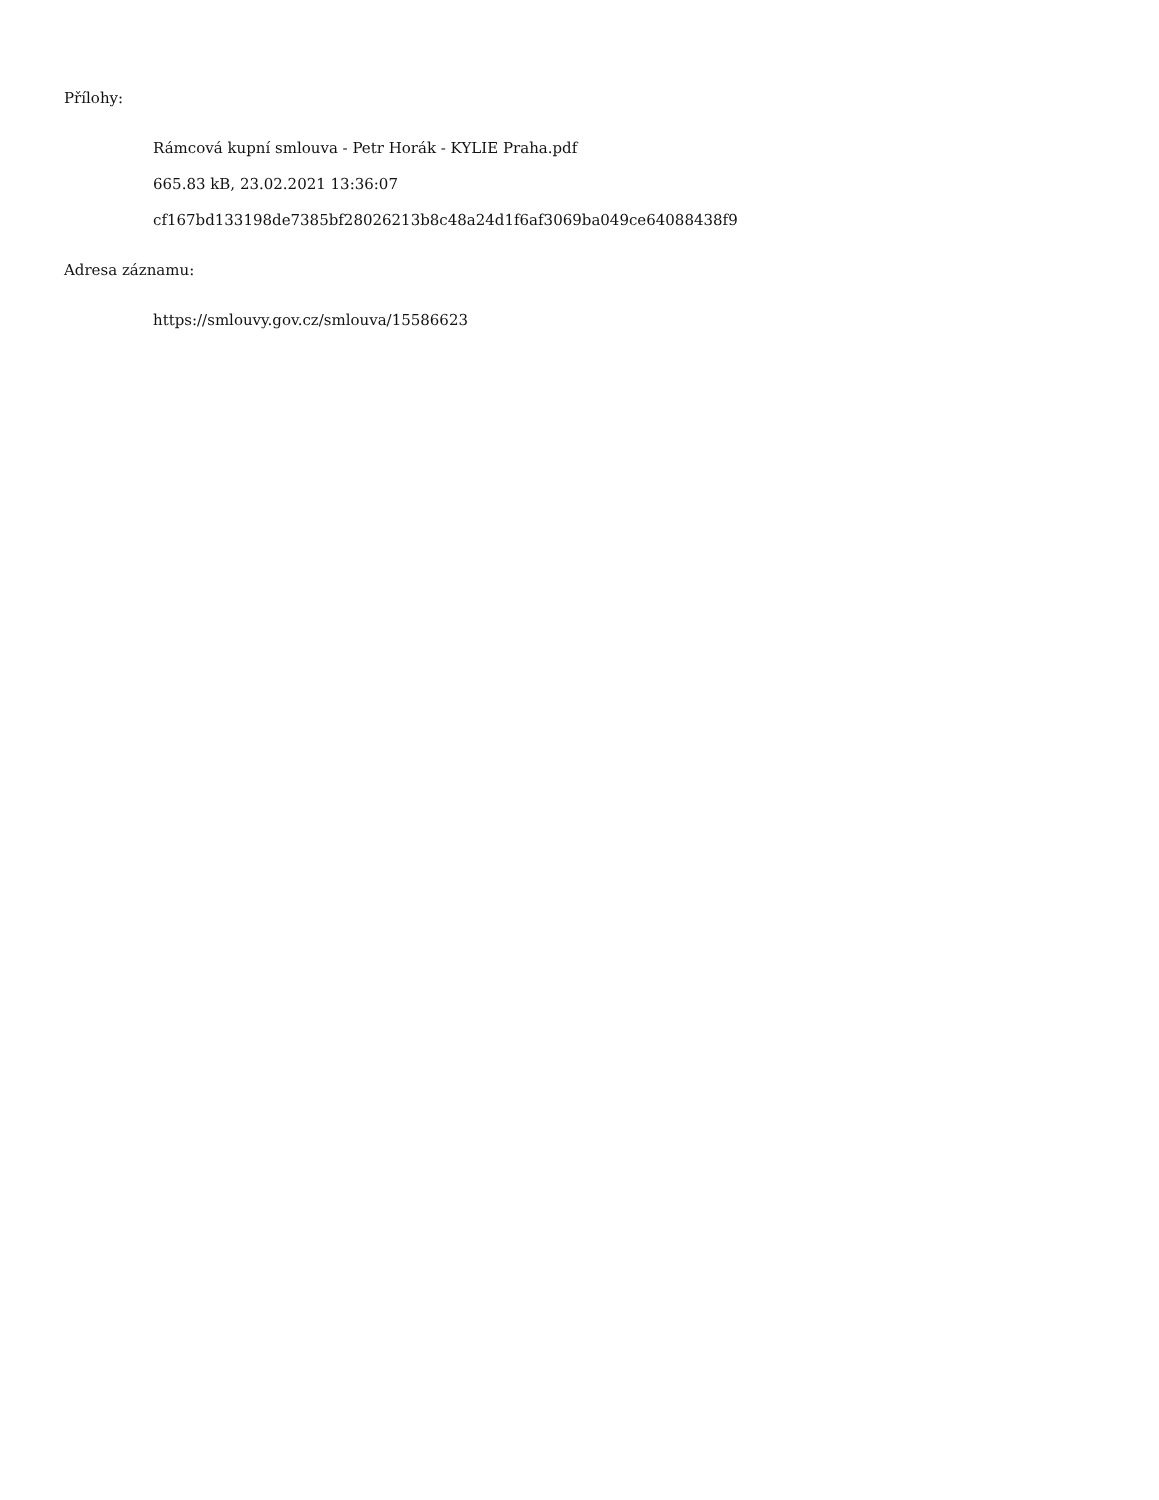Přílohy:
Rámcová kupní smlouva - Petr Horák - KYLIE Praha.pdf
665.83 kB, 23.02.2021 13:36:07
cf167bd133198de7385bf28026213b8c48a24d1f6af3069ba049ce64088438f9
Adresa záznamu:
https://smlouvy.gov.cz/smlouva/15586623